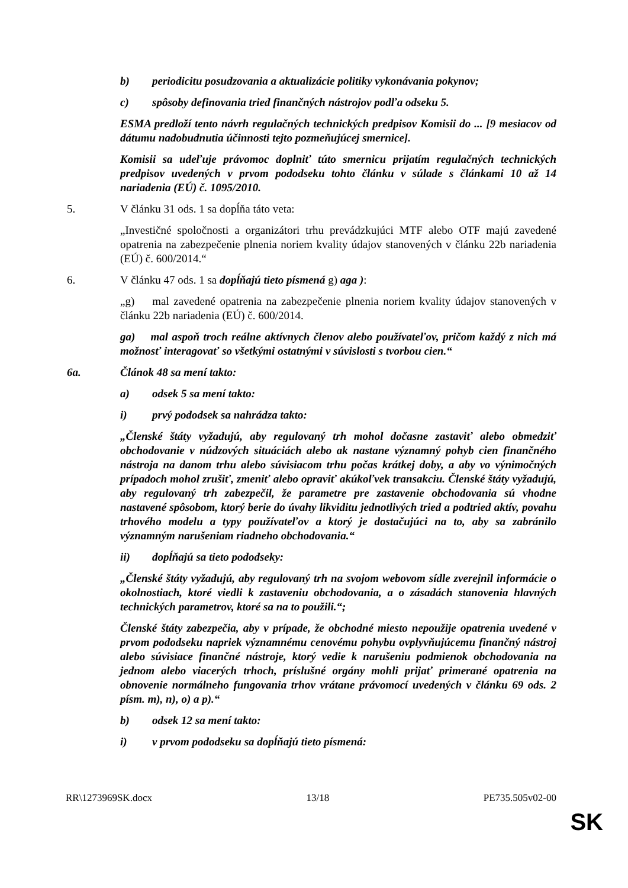b) periodicitu posudzovania a aktualizácie politiky vykonávania pokynov;
c) spôsoby definovania tried finančných nástrojov podľa odseku 5.
ESMA predloží tento návrh regulačných technických predpisov Komisii do ... [9 mesiacov od dátumu nadobudnutia účinnosti tejto pozmeňujúcej smernice].
Komisii sa udeľuje právomoc doplniť túto smernicu prijatím regulačných technických predpisov uvedených v prvom pododseku tohto článku v súlade s článkami 10 až 14 nariadenia (EÚ) č. 1095/2010.
5. V článku 31 ods. 1 sa dopĺňa táto veta:
„Investičné spoločnosti a organizátori trhu prevádzkujúci MTF alebo OTF majú zavedené opatrenia na zabezpečenie plnenia noriem kvality údajov stanovených v článku 22b nariadenia (EÚ) č. 600/2014.“
6. V článku 47 ods. 1 sa dopĺňajú tieto písmená g) aga ):
„g) mal zavedené opatrenia na zabezpečenie plnenia noriem kvality údajov stanovených v článku 22b nariadenia (EÚ) č. 600/2014.
ga) mal aspoň troch reálne aktívnych členov alebo používateľov, pričom každý z nich má možnosť interagovať so všetkými ostatnými v súvislosti s tvorbou cien.“
6a. Článok 48 sa mení takto:
a) odsek 5 sa mení takto:
i) prvý pododsek sa nahrádza takto:
„Členské štáty vyžadujú, aby regulovaný trh mohol dočasne zastaviť alebo obmedziť obchodovanie v núdzových situáciách alebo ak nastane významný pohyb cien finančného nástroja na danom trhu alebo súvisiacom trhu počas krátkej doby, a aby vo výnimočných prípadoch mohol zrušiť, zmeniť alebo opraviť akúkoľvek transakciu. Členské štáty vyžadujú, aby regulovaný trh zabezpečil, že parametre pre zastavenie obchodovania sú vhodne nastavené spôsobom, ktorý berie do úvahy likviditu jednotlivých tried a podtried aktív, povahu trhového modelu a typy používateľov a ktorý je dostačujúci na to, aby sa zabránilo významným narušeniam riadneho obchodovania.“
ii) dopĺňajú sa tieto pododseky:
„Členské štáty vyžadujú, aby regulovaný trh na svojom webovom sídle zverejnil informácie o okolnostiach, ktoré viedli k zastaveniu obchodovania, a o zásadách stanovenia hlavných technických parametrov, ktoré sa na to použili.“;
Členské štáty zabezpečia, aby v prípade, že obchodné miesto nepoužije opatrenia uvedené v prvom pododseku napriek významnému cenovému pohybu ovplyvňujúcemu finančný nástroj alebo súvisiace finančné nástroje, ktorý vedie k narušeniu podmienok obchodovania na jednom alebo viacerých trhoch, príslušné orgány mohli prijať primerané opatrenia na obnovenie normálneho fungovania trhov vrátane právomocí uvedených v článku 69 ods. 2 písm. m), n), o) a p).“
b) odsek 12 sa mení takto:
i) v prvom pododseku sa dopĺňajú tieto písmená:
RR\1273969SK.docx 13/18 PE735.505v02-00
SK